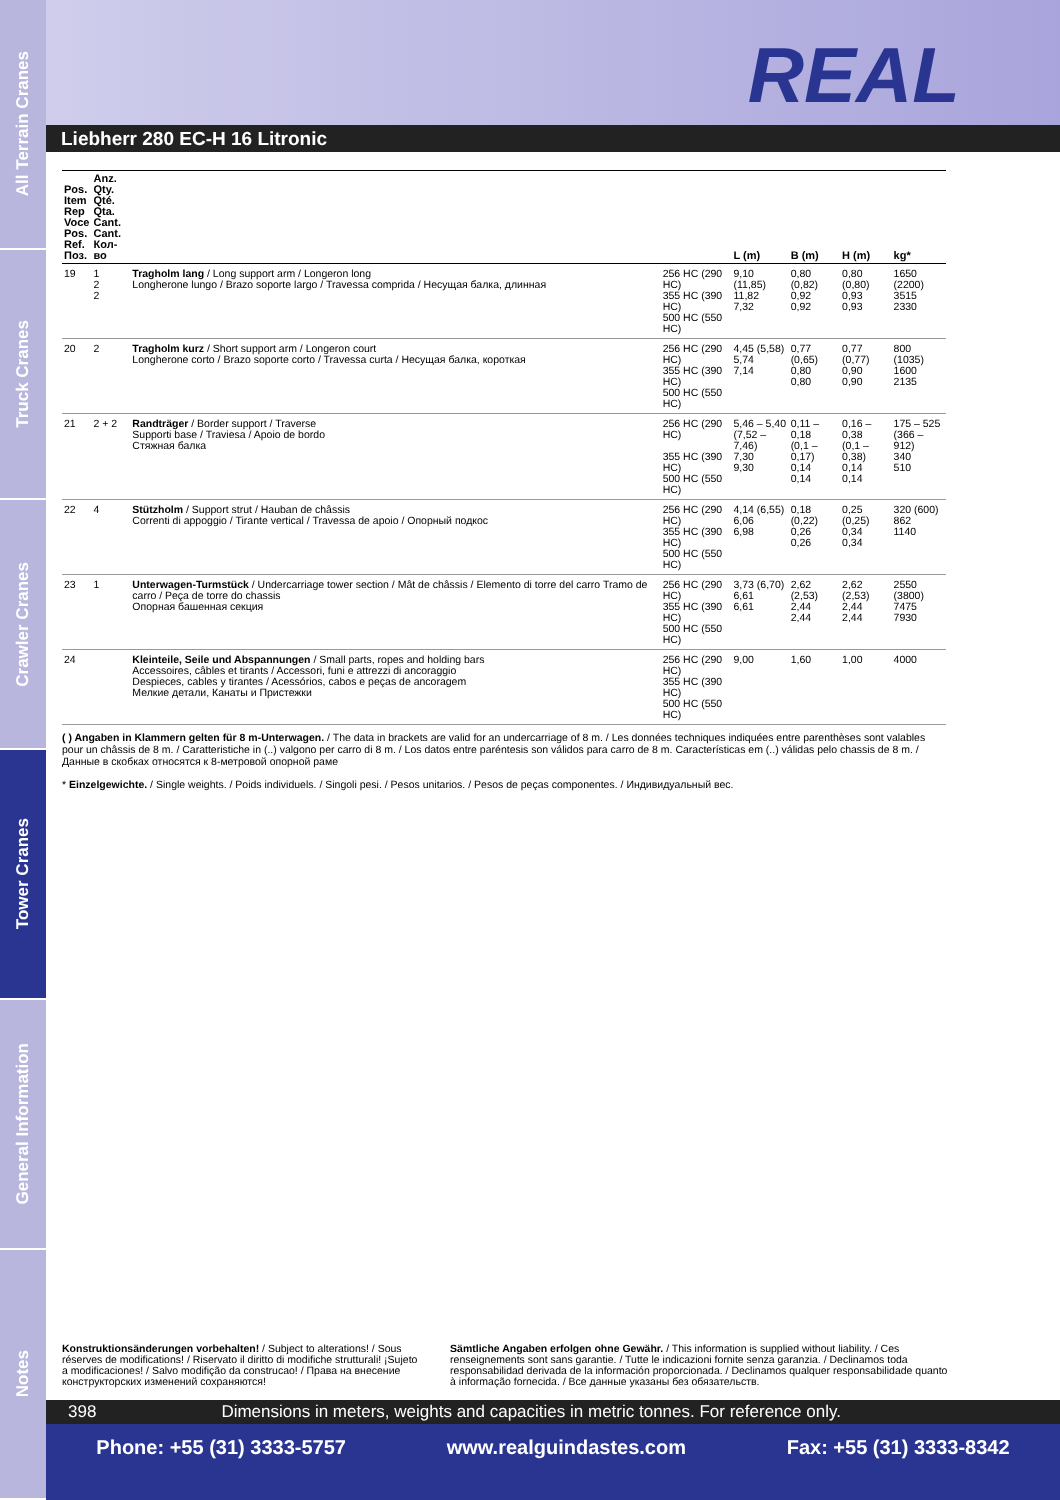All Terrain Cranes
Truck Cranes
Crawler Cranes
Tower Cranes
General Information
Notes
REAL
Liebherr 280 EC-H 16 Litronic
| Pos. Item Rep Voce Pos. Ref. Поз. | Anz. Qty. Qté. Qta. Cant. Cant. Кол-во | | | L (m) | B (m) | H (m) | kg* |
| --- | --- | --- | --- | --- | --- | --- | --- |
| 19 | 1 2 2 | Tragholm lang / Long support arm / Longeron long Longherone lungo / Brazo soporte largo / Travessa comprida / Несущая балка, длинная | 256 HC (290 HC) 355 HC (390 HC) 500 HC (550 HC) | 9,10 (11,85) 11,82 7,32 | 0,80 (0,82) 0,92 0,92 | 0,80 (0,80) 0,93 0,93 | 1650 (2200) 3515 2330 |
| 20 | 2 | Tragholm kurz / Short support arm / Longeron court Longherone corto / Brazo soporte corto / Travessa curta / Несущая балка, короткая | 256 HC (290 HC) 355 HC (390 HC) 500 HC (550 HC) | 4,45 (5,58) 5,74 7,14 | 0,77 (0,65) 0,80 0,80 | 0,77 (0,77) 0,90 0,90 | 800 (1035) 1600 2135 |
| 21 | 2 + 2 | Randträger / Border support / Traverse Supporti base / Traviesa / Apoio de bordo Стяжная балка | 256 HC (290 HC) 355 HC (390 HC) 500 HC (550 HC) | 5,46 – 5,40 (7,52 – 7,46) 7,30 9,30 | 0,11 – 0,18 (0,1 – 0,17) 0,14 0,14 | 0,16 – 0,38 (0,1 – 0,38) 0,14 0,14 | 175 – 525 (366 – 912) 340 510 |
| 22 | 4 | Stützholm / Support strut / Hauban de châssis Correnti di appoggio / Tirante vertical / Travessa de apoio / Опорный подкос | 256 HC (290 HC) 355 HC (390 HC) 500 HC (550 HC) | 4,14 (6,55) 6,06 6,98 | 0,18 (0,22) 0,26 0,26 | 0,25 (0,25) 0,34 0,34 | 320 (600) 862 1140 |
| 23 | 1 | Unterwagen-Turmstück / Undercarriage tower section / Mât de châssis / Elemento di torre del carro Tramo de carro / Peça de torre do chassis Опорная башенная секция | 256 HC (290 HC) 355 HC (390 HC) 500 HC (550 HC) | 3,73 (6,70) 6,61 6,61 | 2,62 (2,53) 2,44 2,44 | 2,62 (2,53) 2,44 2,44 | 2550 (3800) 7475 7930 |
| 24 | | Kleinteile, Seile und Abspannungen / Small parts, ropes and holding bars Accessoires, câbles et tirants / Accessori, funi e attrezzi di ancoraggio Despieces, cables y tirantes / Acessórios, cabos e peças de ancoragem Мелкие детали, Канаты и Пристежки | 256 HC (290 HC) 355 HC (390 HC) 500 HC (550 HC) | 9,00 | 1,60 | 1,00 | 4000 |
( ) Angaben in Klammern gelten für 8 m-Unterwagen. / The data in brackets are valid for an undercarriage of 8 m. / Les données techniques indiquées entre parenthèses sont valables pour un châssis de 8 m. / Caratteristiche in (..) valgono per carro di 8 m. / Los datos entre paréntesis son válidos para carro de 8 m. Características em (..) válidas pelo chassis de 8 m. / Данные в скобках относятся к 8-метровой опорной раме
* Einzelgewichte. / Single weights. / Poids individuels. / Singoli pesi. / Pesos unitarios. / Pesos de peças componentes. / Индивидуальный вес.
Konstruktionsänderungen vorbehalten! / Subject to alterations! / Sous réserves de modifications! / Riservato il diritto di modifiche strutturali! ¡Sujeto a modificaciones! / Salvo modifição da construcao! / Права на внесение конструкторских изменений сохраняются!
Sämtliche Angaben erfolgen ohne Gewähr. / This information is supplied without liability. / Ces renseignements sont sans garantie. / Tutte le indicazioni fornite senza garanzia. / Declinamos toda responsabilidad derivada de la información proporcionada. / Declinamos qualquer responsabilidade quanto à informação fornecida. / Все данные указаны без обязательств.
398 Dimensions in meters, weights and capacities in metric tonnes. For reference only.
Phone: +55 (31) 3333-5757 www.realguindastes.com Fax: +55 (31) 3333-8342